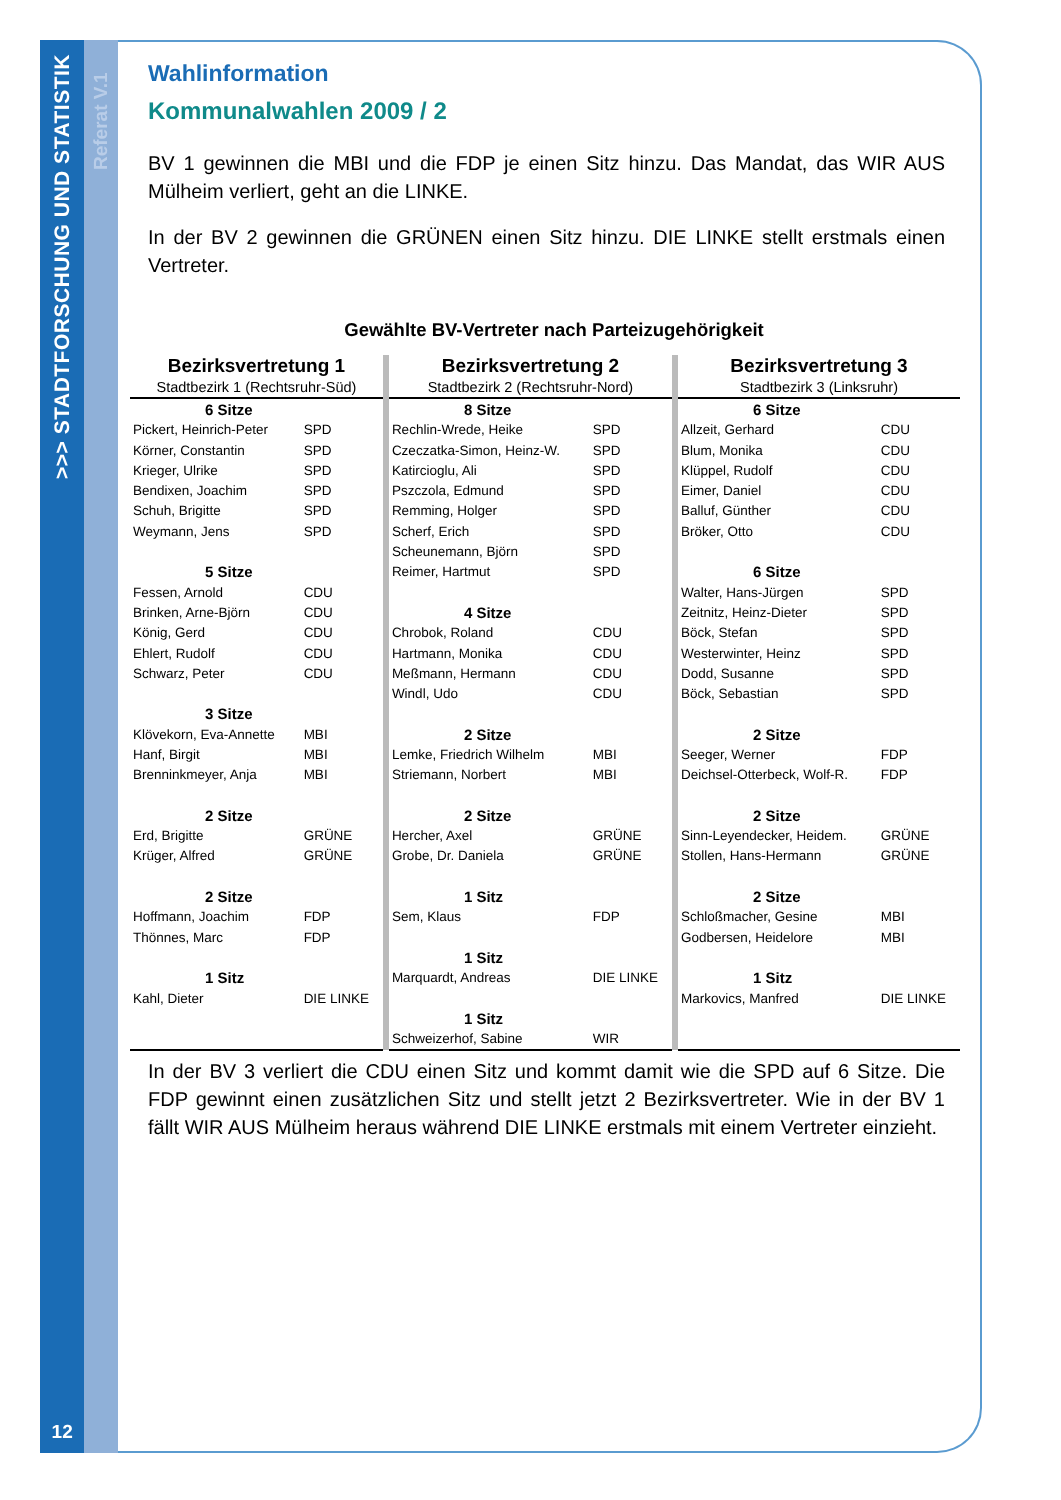>>> STADTFORSCHUNG UND STATISTIK
12
Referat V.1
Wahlinformation
Kommunalwahlen 2009 / 2
BV 1 gewinnen die MBI und die FDP je einen Sitz hinzu. Das Mandat, das WIR AUS Mülheim verliert, geht an die LINKE.
In der BV 2 gewinnen die GRÜNEN einen Sitz hinzu. DIE LINKE stellt erstmals einen Vertreter.
Gewählte BV-Vertreter nach Parteizugehörigkeit
| Bezirksvertretung 1 | | | Bezirksvertretung 2 | | | Bezirksvertretung 3 | |
| Stadtbezirk 1 (Rechtsruhr-Süd) | | | Stadtbezirk 2 (Rechtsruhr-Nord) | | | Stadtbezirk 3 (Linksruhr) | |
| 6 Sitze | | | 8 Sitze | | | 6 Sitze | |
| Pickert, Heinrich-Peter | SPD | | Rechlin-Wrede, Heike | SPD | | Allzeit, Gerhard | CDU |
| Körner, Constantin | SPD | | Czeczatka-Simon, Heinz-W. | SPD | | Blum, Monika | CDU |
| Krieger, Ulrike | SPD | | Katircioglu, Ali | SPD | | Klüppel, Rudolf | CDU |
| Bendixen, Joachim | SPD | | Pszczola, Edmund | SPD | | Eimer, Daniel | CDU |
| Schuh, Brigitte | SPD | | Remming, Holger | SPD | | Balluf, Günther | CDU |
| Weymann, Jens | SPD | | Scherf, Erich | SPD | | Bröker, Otto | CDU |
| | | | Scheunemann, Björn | SPD | | | |
| 5 Sitze | | | Reimer, Hartmut | SPD | | 6 Sitze | |
| Fessen, Arnold | CDU | | | | | Walter, Hans-Jürgen | SPD |
| Brinken, Arne-Björn | CDU | | 4 Sitze | | | Zeitnitz, Heinz-Dieter | SPD |
| König, Gerd | CDU | | Chrobok, Roland | CDU | | Böck, Stefan | SPD |
| Ehlert, Rudolf | CDU | | Hartmann, Monika | CDU | | Westerwinter, Heinz | SPD |
| Schwarz, Peter | CDU | | Meßmann, Hermann | CDU | | Dodd, Susanne | SPD |
| | | | Windl, Udo | CDU | | Böck, Sebastian | SPD |
| 3 Sitze | | | | | | | |
| Klövekorn, Eva-Annette | MBI | | 2 Sitze | | | 2 Sitze | |
| Hanf, Birgit | MBI | | Lemke, Friedrich Wilhelm | MBI | | Seeger, Werner | FDP |
| Brenninkmeyer, Anja | MBI | | Striemann, Norbert | MBI | | Deichsel-Otterbeck, Wolf-R. | FDP |
| 2 Sitze | | | 2 Sitze | | | 2 Sitze | |
| Erd, Brigitte | GRÜNE | | Hercher, Axel | GRÜNE | | Sinn-Leyendecker, Heidem. | GRÜNE |
| Krüger, Alfred | GRÜNE | | Grobe, Dr. Daniela | GRÜNE | | Stollen, Hans-Hermann | GRÜNE |
| 2 Sitze | | | 1 Sitz | | | 2 Sitze | |
| Hoffmann, Joachim | FDP | | Sem, Klaus | FDP | | Schloßmacher, Gesine | MBI |
| Thönnes, Marc | FDP | | | | | Godbersen, Heidelore | MBI |
| | | | 1 Sitz | | | | |
| 1 Sitz | | | Marquardt, Andreas | DIE LINKE | | 1 Sitz | |
| Kahl, Dieter | DIE LINKE | | | | | Markovics, Manfred | DIE LINKE |
| | | | 1 Sitz | | | | |
| | | | Schweizerhof, Sabine | WIR | | | |
In der BV 3 verliert die CDU einen Sitz und kommt damit wie die SPD auf 6 Sitze. Die FDP gewinnt einen zusätzlichen Sitz und stellt jetzt 2 Bezirksvertreter. Wie in der BV 1 fällt WIR AUS Mülheim heraus während DIE LINKE erstmals mit einem Vertreter einzieht.